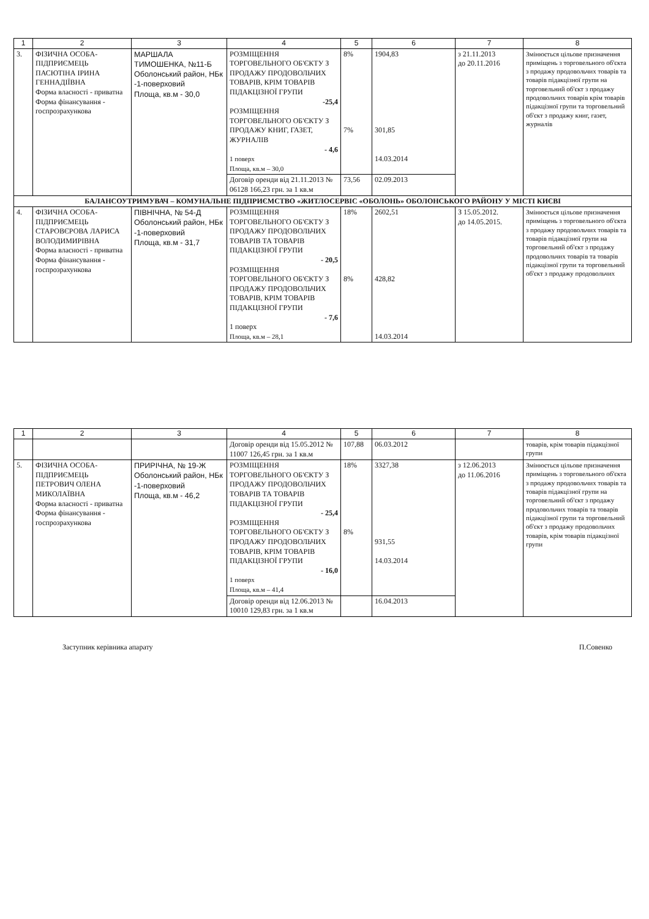| 1 | 2 | 3 | 4 | 5 | 6 | 7 | 8 |
| --- | --- | --- | --- | --- | --- | --- | --- |
| 3. | ФІЗИЧНА ОСОБА-ПІДПРИЄМЕЦЬ ПАСЮТІНА ІРИНА ГЕННАДІЇВНА Форма власності - приватна Форма фінансування - госпрозрахункова | МАРШАЛА ТИМОШЕНКА, №11-Б Оболонський район, НБк -1-поверховий Площа, кв.м - 30,0 | РОЗМІЩЕННЯ ТОРГОВЕЛЬНОГО ОБ'ЄКТУ З ПРОДАЖУ ПРОДОВОЛЬЧИХ ТОВАРІВ, КРІМ ТОВАРІВ ПІДАКЦІЗНОЇ ГРУПИ -25,4 РОЗМІЩЕННЯ ТОРГОВЕЛЬНОГО ОБ'ЄКТУ З ПРОДАЖУ КНИГ, ГАЗЕТ, ЖУРНАЛІВ - 4,6 1 поверх Площа, кв.м – 30,0 | 8% 7% | 1904,83 301,85 14.03.2014 | з 21.11.2013 до 20.11.2016 | Змінюється цільове призначення приміщень з торговельного об'єкта з продажу продовольчих товарів та товарів підакцізної групи на торговельний об'єкт з продажу продовольчих товарів крім товарів підакцізної групи та торговельний об'єкт з продажу книг, газет, журналів |
| | | | Договір оренди від 21.11.2013 № 06128 166,23 грн. за 1 кв.м | 73,56 | 02.09.2013 | | |
| БАЛАНСОУТРИМУВАЧ – КОМУНАЛЬНЕ ПІДПРИЄМСТВО «ЖИТЛОСЕРВІС «ОБОЛОНЬ» ОБОЛОНСЬКОГО РАЙОНУ У МІСТІ КИЄВІ | | | | | | | |
| 4. | ФІЗИЧНА ОСОБА-ПІДПРИЄМЕЦЬ СТАРОВЄРОВА ЛАРИСА ВОЛОДИМИРІВНА Форма власності - приватна Форма фінансування - госпрозрахункова | ПІВНІЧНА, № 54-Д Оболонський район, НБк -1-поверховий Площа, кв.м - 31,7 | РОЗМІЩЕННЯ ТОРГОВЕЛЬНОГО ОБ'ЄКТУ З ПРОДАЖУ ПРОДОВОЛЬЧИХ ТОВАРІВ ТА ТОВАРІВ ПІДАКЦІЗНОЇ ГРУПИ - 20,5 РОЗМІЩЕННЯ ТОРГОВЕЛЬНОГО ОБ'ЄКТУ З ПРОДАЖУ ПРОДОВОЛЬЧИХ ТОВАРІВ, КРІМ ТОВАРІВ ПІДАКЦІЗНОЇ ГРУПИ - 7,6 1 поверх Площа, кв.м – 28,1 | 18% 8% | 2602,51 428,82 14.03.2014 | З 15.05.2012. до 14.05.2015. | Змінюється цільове призначення приміщень з торговельного об'єкта з продажу продовольчих товарів та товарів підакцізної групи на торговельний об'єкт з продажу продовольчих товарів та товарів підакцізної групи та торговельний об'єкт з продажу продовольчих |
| 1 | 2 | 3 | 4 | 5 | 6 | 7 | 8 |
| --- | --- | --- | --- | --- | --- | --- | --- |
| | | | Договір оренди від 15.05.2012 № 11007 126,45 грн. за 1 кв.м | 107,88 | 06.03.2012 | | товарів, крім товарів підакцізної групи |
| 5. | ФІЗИЧНА ОСОБА-ПІДПРИЄМЕЦЬ ПЕТРОВИЧ ОЛЕНА МИКОЛАЇВНА Форма власності - приватна Форма фінансування - госпрозрахункова | ПРИРІЧНА, № 19-Ж Оболонський район, НБк -1-поверховий Площа, кв.м - 46,2 | РОЗМІЩЕННЯ ТОРГОВЕЛЬНОГО ОБ'ЄКТУ З ПРОДАЖУ ПРОДОВОЛЬЧИХ ТОВАРІВ ТА ТОВАРІВ ПІДАКЦІЗНОЇ ГРУПИ - 25,4 РОЗМІЩЕННЯ ТОРГОВЕЛЬНОГО ОБ'ЄКТУ З ПРОДАЖУ ПРОДОВОЛЬЧИХ ТОВАРІВ, КРІМ ТОВАРІВ ПІДАКЦІЗНОЇ ГРУПИ - 16,0 1 поверх Площа, кв.м – 41,4 | 18% 8% | 3327,38 931,55 14.03.2014 | з 12.06.2013 до 11.06.2016 | Змінюється цільове призначення приміщень з торговельного об'єкта з продажу продовольчих товарів та товарів підакцізної групи на торговельний об'єкт з продажу продовольчих товарів та товарів підакцізної групи та торговельний об'єкт з продажу продовольчих товарів, крім товарів підакцізної групи |
| | | | Договір оренди від 12.06.2013 № 10010 129,83 грн. за 1 кв.м | | 16.04.2013 | | |
Заступник керівника апарату П.Совенко